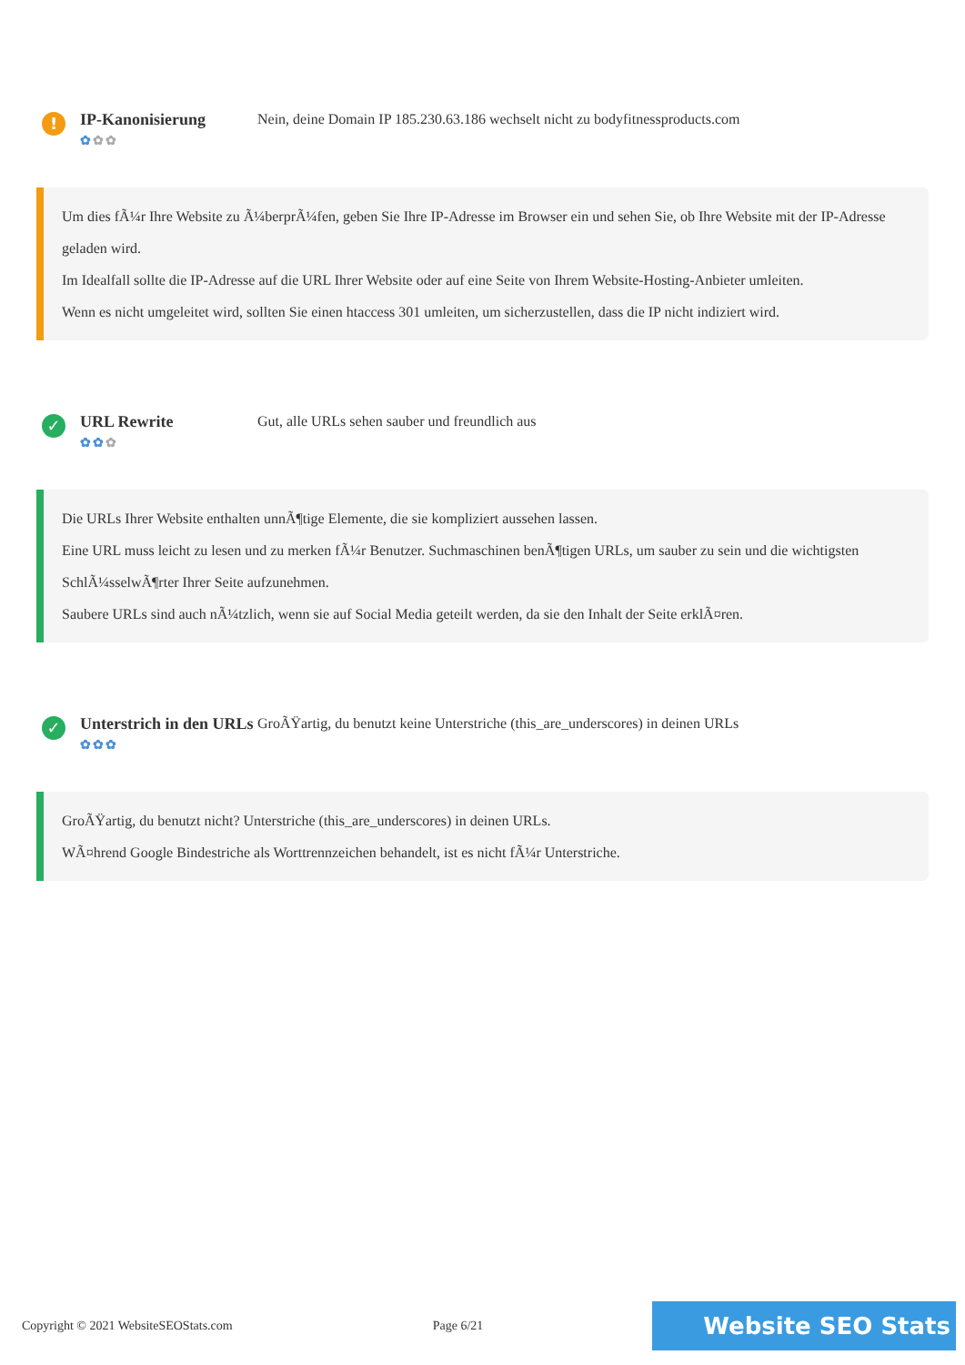!
IP-Kanonisierung
✿✿✿
Nein, deine Domain IP 185.230.63.186 wechselt nicht zu bodyfitnessproducts.com
Um dies fÃ¼r Ihre Website zu Ã¼berprÃ¼fen, geben Sie Ihre IP-Adresse im Browser ein und sehen Sie, ob Ihre Website mit der IP-Adresse geladen wird.
Im Idealfall sollte die IP-Adresse auf die URL Ihrer Website oder auf eine Seite von Ihrem Website-Hosting-Anbieter umleiten.
Wenn es nicht umgeleitet wird, sollten Sie einen htaccess 301 umleiten, um sicherzustellen, dass die IP nicht indiziert wird.
✓
URL Rewrite
✿✿✿
Gut, alle URLs sehen sauber und freundlich aus
Die URLs Ihrer Website enthalten unnÃ¶tige Elemente, die sie kompliziert aussehen lassen.
Eine URL muss leicht zu lesen und zu merken fÃ¼r Benutzer. Suchmaschinen benÃ¶tigen URLs, um sauber zu sein und die wichtigsten SchlÃ¼sselwÃ¶rter Ihrer Seite aufzunehmen.
Saubere URLs sind auch nÃ¼tzlich, wenn sie auf Social Media geteilt werden, da sie den Inhalt der Seite erklÃ¤ren.
✓
Unterstrich in den URLs
✿✿✿
GroÃŸartig, du benutzt keine Unterstriche (this_are_underscores) in deinen URLs
GroÃŸartig, du benutzt nicht? Unterstriche (this_are_underscores) in deinen URLs.
WÃ¤hrend Google Bindestriche als Worttrennzeichen behandelt, ist es nicht fÃ¼r Unterstriche.
Copyright © 2021 WebsiteSEOStats.com Page 6/21 Website SEO Stats